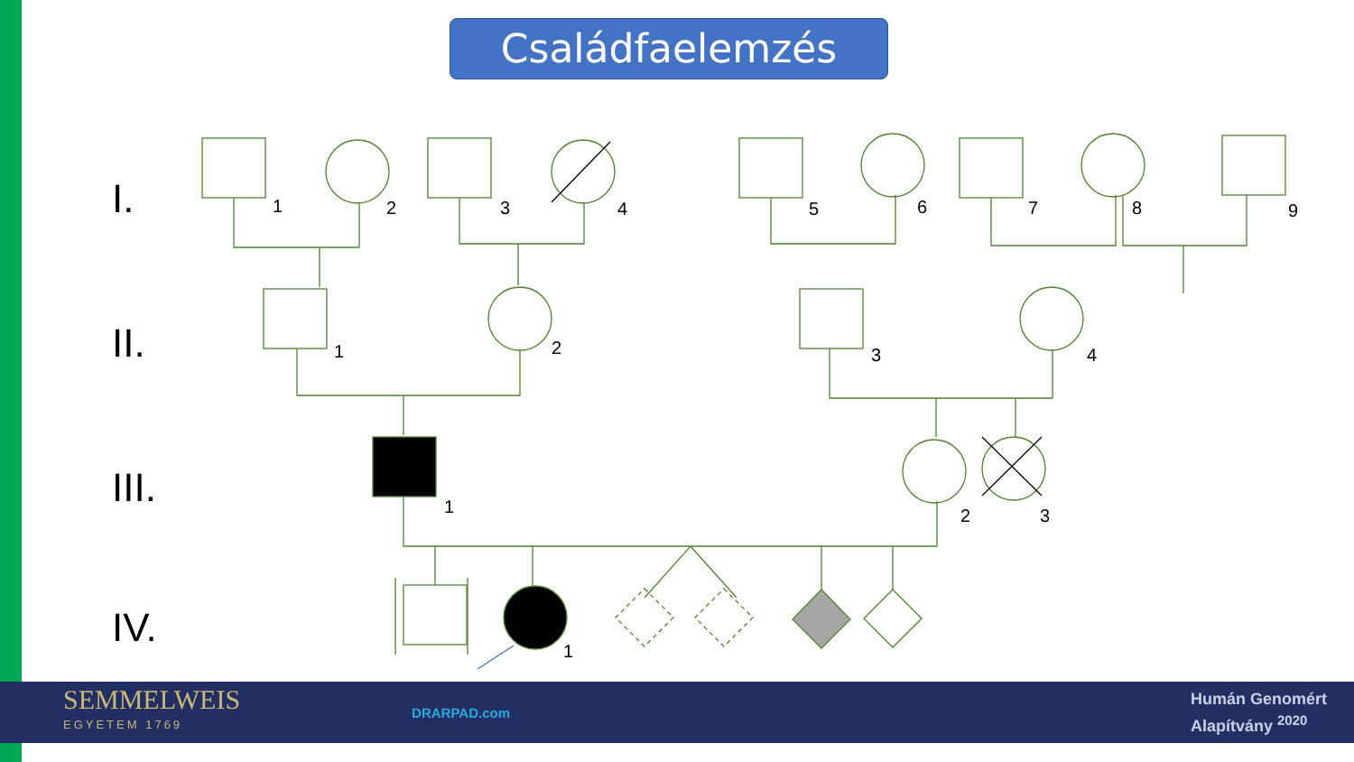Családfaelemzés
I.
II.
III.
IV.
1
2
3
4
5
6
7
8
9
1
2
3
4
1
2
3
1
SEMMELWEIS
EGYETEM 1769
DRARPAD.com
Humán Genomért
Alapítvány <sup>2020</sup>